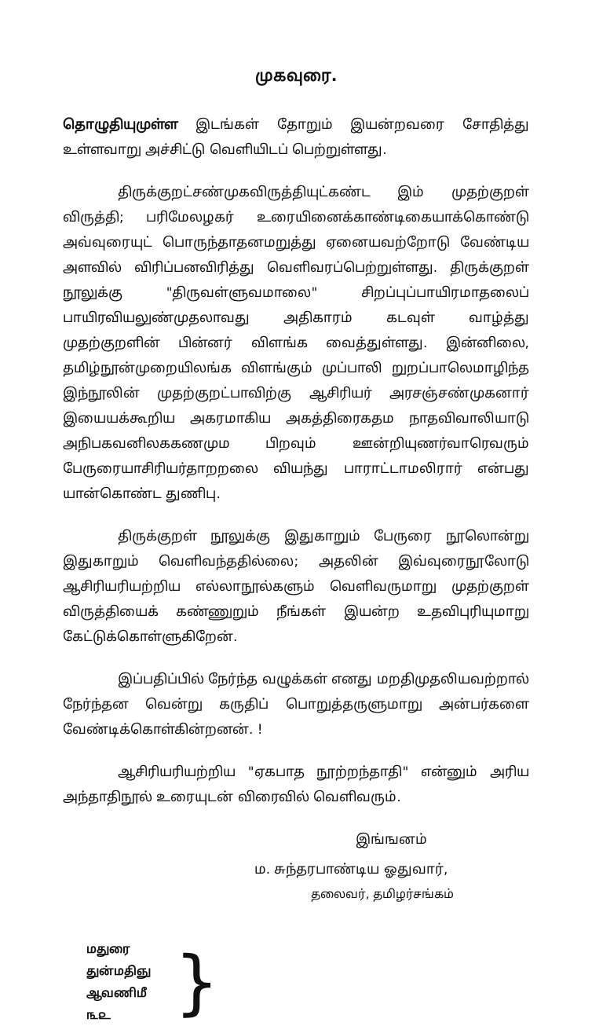முகவுரை.
தொழுதியுமுள்ள இடங்கள் தோறும் இயன்றவரை சோதித்து உள்ளவாறு அச்சிட்டு வெளியிடப் பெற்றுள்ளது.
திருக்குறட்சண்முகவிருத்தியுட்கண்ட இம் முதற்குறள் விருத்தி; பரிமேலழகர் உரையினைக்காண்டிகையாக்கொண்டு அவ்வுரையுட் பொருந்தாதனமறுத்து ஏனையவற்றோடு வேண்டிய அளவில் விரிப்பனவிரித்து வெளிவரப்பெற்றுள்ளது. திருக்குறள் நூலுக்கு "திருவள்ளுவமாலை" சிறப்புப்பாயிரமாதலைப் பாயிரவியலுண்முதலாவது அதிகாரம் கடவுள் வாழ்த்து முதற்குறளின் பின்னர் விளங்க வைத்துள்ளது. இன்னிலை, தமிழ்நூன்முறையிலங்க விளங்கும் முப்பாலி றுறப்பாலெமாழிந்த இந்நூலின் முதற்குறட்பாவிற்கு ஆசிரியர் அரசஞ்சண்முகனார் இயையக்கூறிய அகரமாகிய அகத்திரைகதம நாதவிவாலியாடு அநிபகவனிலககணமும பிறவும் ஊன்றியுணர்வாரெவரும் பேருரையாசிரியர்தாறறலை வியந்து பாராட்டாமலிரார் என்பது யான்கொண்ட துணிபு.
திருக்குறள் நூலுக்கு இதுகாறும் பேருரை நூலொன்று இதுகாறும் வெளிவந்ததில்லை; அதலின் இவ்வுரைநூலோடு ஆசிரியரியற்றிய எல்லாநூல்களும் வெளிவருமாறு முதற்குறள் விருத்தியைக் கண்ணுறும் நீங்கள் இயன்ற உதவிபுரியுமாறு கேட்டுக்கொள்ளுகிறேன்.
இப்பதிப்பில் நேர்ந்த வழுக்கள் எனது மறதிமுதலியவற்றால் நேர்ந்தன வென்று கருதிப் பொறுத்தருளுமாறு அன்பர்களை வேண்டிக்கொள்கின்றனன். !
ஆசிரியரியற்றிய "ஏகபாத நூற்றந்தாதி" என்னும் அரிய அந்தாதிநூல் உரையுடன் விரைவில் வெளிவரும்.
இங்ஙனம்
ம. சுந்தரபாண்டிய ஓதுவார்,
தலைவர், தமிழர்சங்கம்
மதுரை
துன்மதிஞு
ஆவணிமீ
௩௨
}